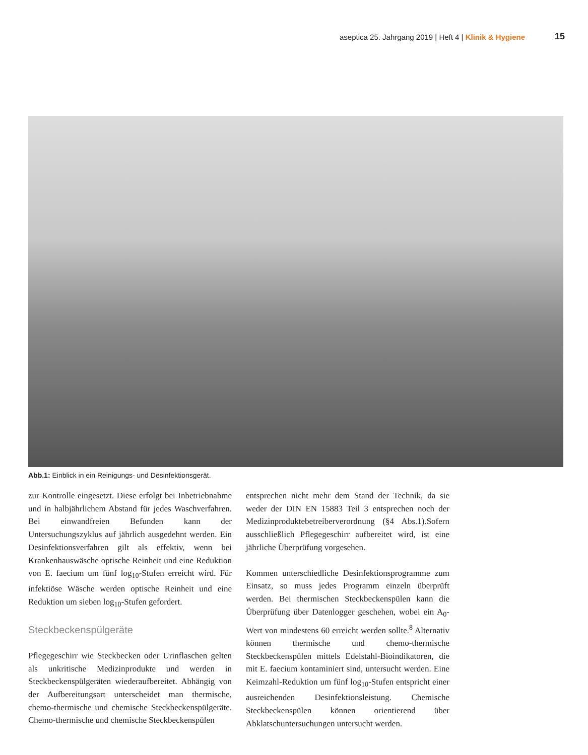aseptica 25. Jahrgang 2019 | Heft 4 | Klinik & Hygiene 15
Abb.1: Einblick in ein Reinigungs- und Desinfektionsgerät.
zur Kontrolle eingesetzt. Diese erfolgt bei Inbetriebnahme und in halbjährlichem Abstand für jedes Waschverfahren. Bei einwandfreien Befunden kann der Untersuchungszyklus auf jährlich ausgedehnt werden. Ein Desinfektionsverfahren gilt als effektiv, wenn bei Krankenhauswäsche optische Reinheit und eine Reduktion von E. faecium um fünf log<sub>10</sub>-Stufen erreicht wird. Für infektiöse Wäsche werden optische Reinheit und eine Reduktion um sieben log<sub>10</sub>-Stufen gefordert.
Steckbeckenspülgeräte
Pflegegeschirr wie Steckbecken oder Urinflaschen gelten als unkritische Medizinprodukte und werden in Steckbeckenspülgeräten wiederaufbereitet. Abhängig von der Aufbereitungsart unterscheidet man thermische, chemo-thermische und chemische Steckbeckenspülgeräte. Chemo-thermische und chemische Steckbeckenspülen
entsprechen nicht mehr dem Stand der Technik, da sie weder der DIN EN 15883 Teil 3 entsprechen noch der Medizinproduktebetreiberverordnung (§4 Abs.1).Sofern ausschließlich Pflegegeschirr aufbereitet wird, ist eine jährliche Überprüfung vorgesehen.
Kommen unterschiedliche Desinfektionsprogramme zum Einsatz, so muss jedes Programm einzeln überprüft werden. Bei thermischen Steckbeckenspülen kann die Überprüfung über Datenlogger geschehen, wobei ein A<sub>0</sub>-Wert von mindestens 60 erreicht werden sollte.<sup>8</sup> Alternativ können thermische und chemo-thermische Steckbeckenspülen mittels Edelstahl-Bioindikatoren, die mit E. faecium kontaminiert sind, untersucht werden. Eine Keimzahl-Reduktion um fünf log<sub>10</sub>-Stufen entspricht einer ausreichenden Desinfektionsleistung. Chemische Steckbeckenspülen können orientierend über Abklatschuntersuchungen untersucht werden.